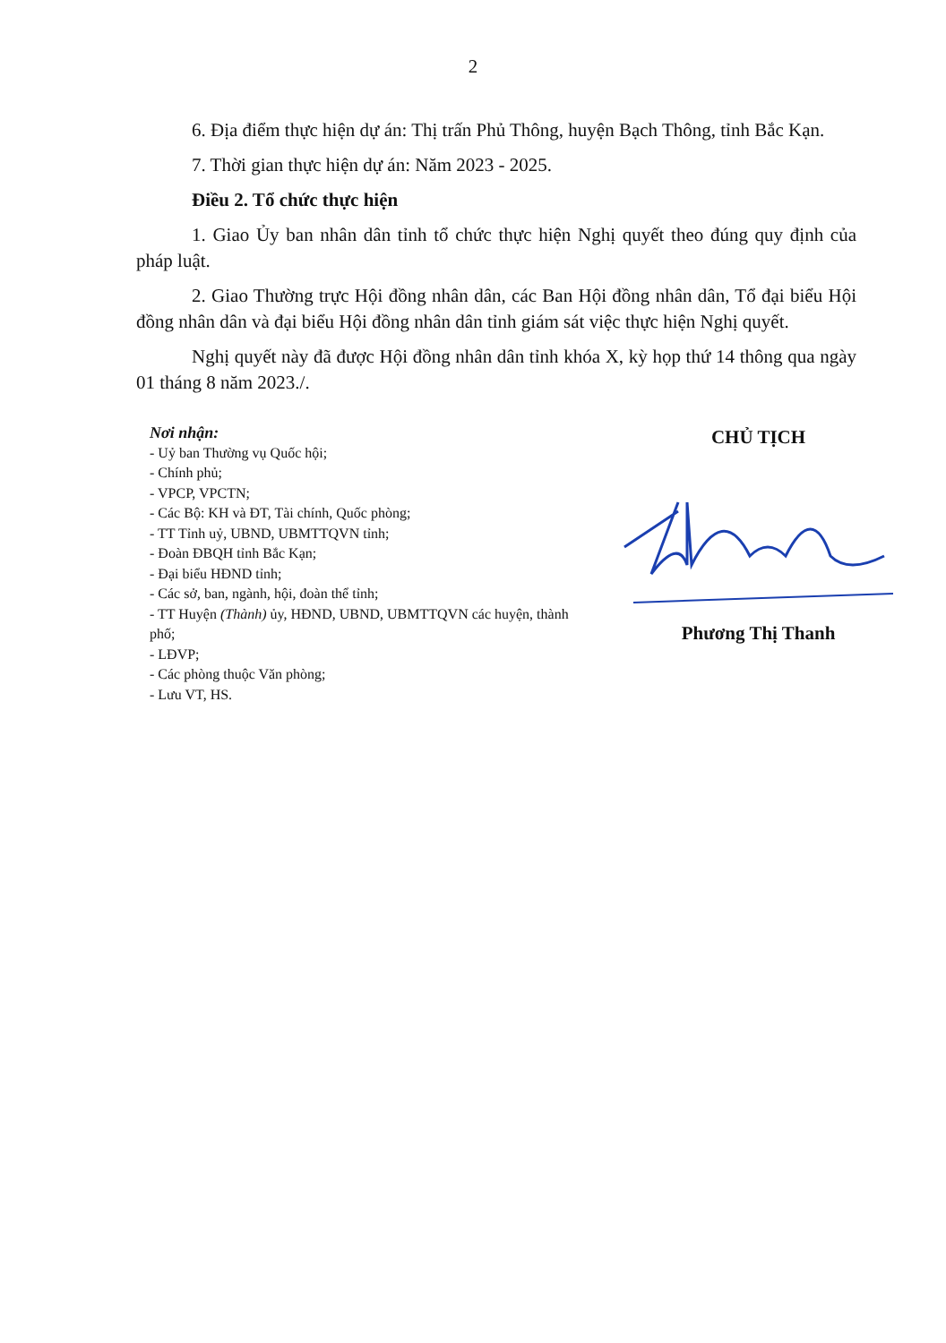2
6. Địa điểm thực hiện dự án: Thị trấn Phủ Thông, huyện Bạch Thông, tỉnh Bắc Kạn.
7. Thời gian thực hiện dự án: Năm 2023 - 2025.
Điều 2. Tổ chức thực hiện
1. Giao Ủy ban nhân dân tỉnh tổ chức thực hiện Nghị quyết theo đúng quy định của pháp luật.
2. Giao Thường trực Hội đồng nhân dân, các Ban Hội đồng nhân dân, Tổ đại biểu Hội đồng nhân dân và đại biểu Hội đồng nhân dân tỉnh giám sát việc thực hiện Nghị quyết.
Nghị quyết này đã được Hội đồng nhân dân tỉnh khóa X, kỳ họp thứ 14 thông qua ngày 01 tháng 8 năm 2023./.
Nơi nhận:
- Uỷ ban Thường vụ Quốc hội;
- Chính phủ;
- VPCP, VPCTN;
- Các Bộ: KH và ĐT, Tài chính, Quốc phòng;
- TT Tỉnh uỷ, UBND, UBMTTQVN tỉnh;
- Đoàn ĐBQH tỉnh Bắc Kạn;
- Đại biểu HĐND tỉnh;
- Các sở, ban, ngành, hội, đoàn thể tỉnh;
- TT Huyện (Thành) ủy, HĐND, UBND, UBMTTQVN các huyện, thành phố;
- LĐVP;
- Các phòng thuộc Văn phòng;
- Lưu VT, HS.
CHỦ TỊCH
Phương Thị Thanh